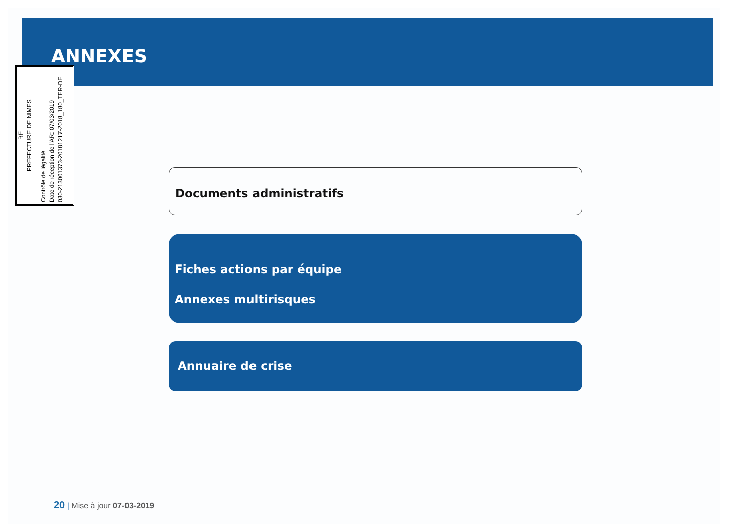ANNEXES
RF
PREFECTURE DE NIMES
Contrôle de légalité
Date de réception de l'AR: 07/03/2019
030-213001373-20181217-2018_180_TER-DE
Documents administratifs
Fiches actions par équipe
Annexes multirisques
Annuaire de crise
20 | Mise à jour 07-03-2019